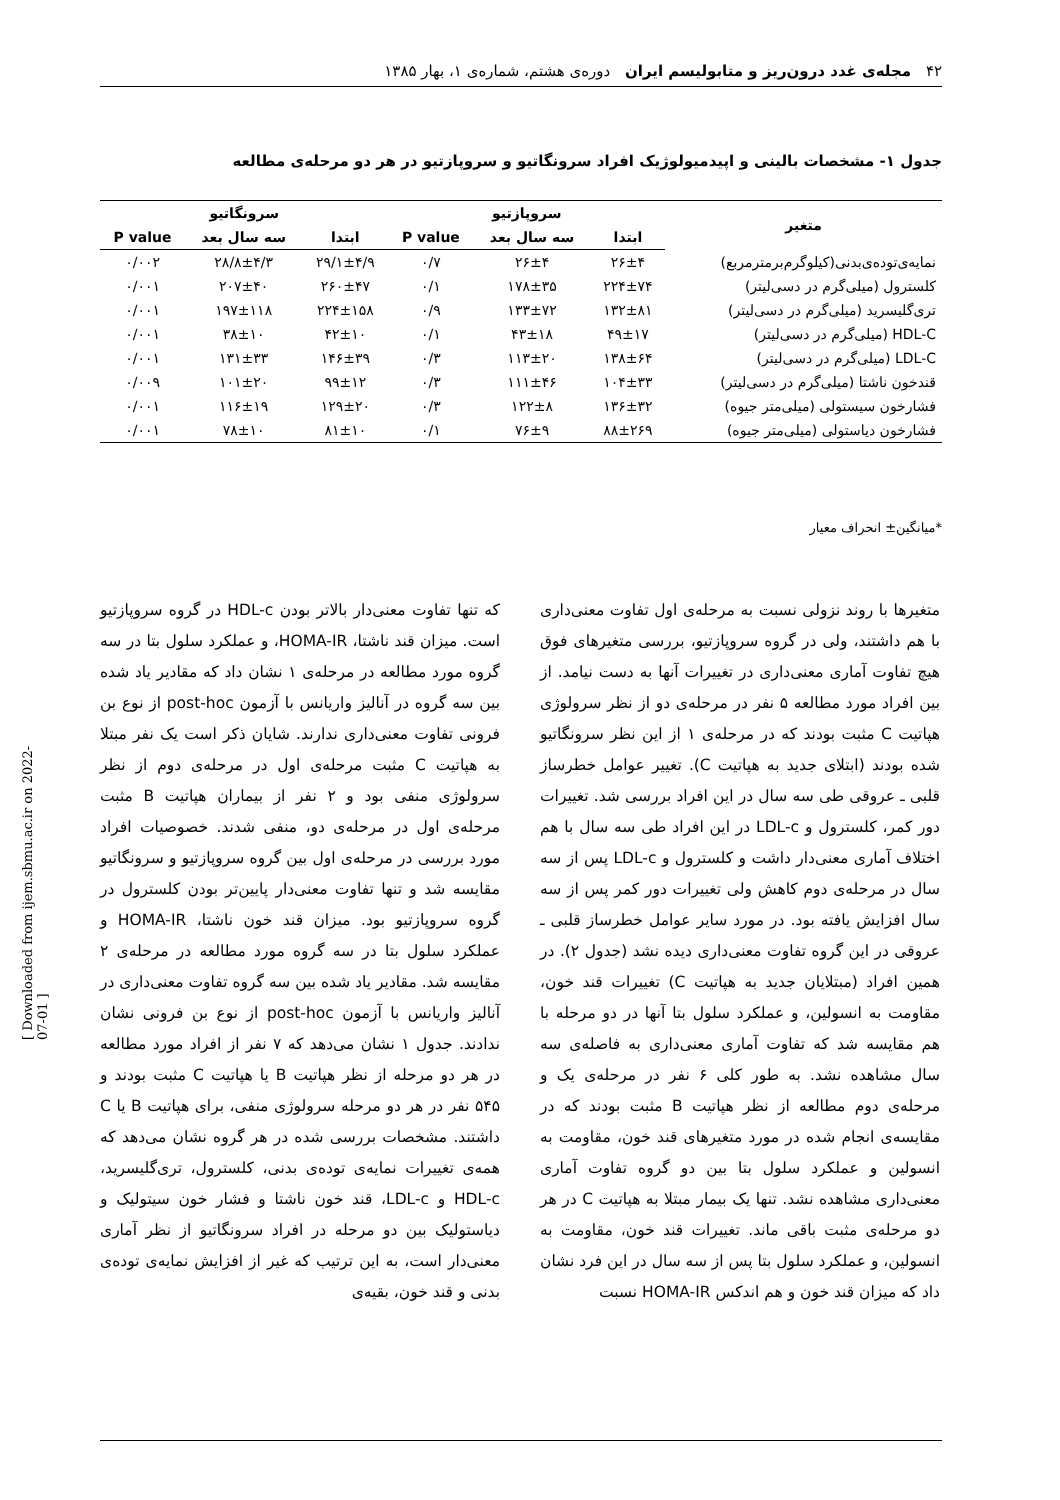۴۲ مجله‌ی غدد درون‌ریز و متابولیسم ایران دوره‌ی هشتم، شماره‌ی ۱، بهار ۱۳۸۵
جدول ۱- مشخصات بالینی و اپیدمیولوژیک افراد سرونگاتیو و سروپازتیو در هر دو مرحله‌ی مطالعه
| متغیر | سروپازتیو | | | سرونگاتیو | | |
| --- | --- | --- | --- | --- | --- | --- |
| | ابتدا | سه سال بعد | P value | ابتدا | سه سال بعد | P value |
| نمایه‌ی‌توده‌ی‌بدنی(کیلوگرم‌برمترمربع) | ۲۶±۴ | ۲۶±۴ | ۰/۷ | ۲۹/۱±۴/۹ | ۲۸/۸±۴/۳ | ۰/۰۰۲ |
| کلسترول (میلی‌گرم در دسی‌لیتر) | ۲۲۴±۷۴ | ۱۷۸±۳۵ | ۰/۱ | ۲۶۰±۴۷ | ۲۰۷±۴۰ | ۰/۰۰۱ |
| تری‌گلیسرید (میلی‌گرم در دسی‌لیتر) | ۱۳۲±۸۱ | ۱۳۳±۷۲ | ۰/۹ | ۲۲۴±۱۵۸ | ۱۹۷±۱۱۸ | ۰/۰۰۱ |
| HDL-C (میلی‌گرم در دسی‌لیتر) | ۴۹±۱۷ | ۴۳±۱۸ | ۰/۱ | ۴۲±۱۰ | ۳۸±۱۰ | ۰/۰۰۱ |
| LDL-C (میلی‌گرم در دسی‌لیتر) | ۱۳۸±۶۴ | ۱۱۳±۲۰ | ۰/۳ | ۱۴۶±۳۹ | ۱۳۱±۳۳ | ۰/۰۰۱ |
| قندخون ناشتا (میلی‌گرم در دسی‌لیتر) | ۱۰۴±۳۳ | ۱۱۱±۴۶ | ۰/۳ | ۹۹±۱۲ | ۱۰۱±۲۰ | ۰/۰۰۹ |
| فشارخون سیستولی (میلی‌متر جیوه) | ۱۳۶±۳۲ | ۱۲۲±۸ | ۰/۳ | ۱۲۹±۲۰ | ۱۱۶±۱۹ | ۰/۰۰۱ |
| فشارخون دیاستولی (میلی‌متر جیوه) | ۸۸±۲۶۹ | ۷۶±۹ | ۰/۱ | ۸۱±۱۰ | ۷۸±۱۰ | ۰/۰۰۱ |
*میانگین± انحراف معیار
که تنها تفاوت معنی‌دار بالاتر بودن HDL-c در گروه سروپازتیو است. میزان قند ناشتا، HOMA-IR، و عملکرد سلول بتا در سه گروه مورد مطالعه در مرحله‌ی ۱ نشان داد که مقادیر یاد شده بین سه گروه در آنالیز واریانس با آزمون post-hoc از نوع بن فرونی تفاوت معنی‌داری ندارند. شایان ذکر است یک نفر مبتلا به هپاتیت C مثبت مرحله‌ی اول در مرحله‌ی دوم از نظر سرولوژی منفی بود و ۲ نفر از بیماران هپاتیت B مثبت مرحله‌ی اول در مرحله‌ی دو، منفی شدند. خصوصیات افراد مورد بررسی در مرحله‌ی اول بین گروه سروپازتیو و سرونگاتیو مقایسه شد و تنها تفاوت معنی‌دار پایین‌تر بودن کلسترول در گروه سروپازتیو بود. میزان قند خون ناشتا، HOMA-IR و عملکرد سلول بتا در سه گروه مورد مطالعه در مرحله‌ی ۲ مقایسه شد. مقادیر یاد شده بین سه گروه تفاوت معنی‌داری در آنالیز واریانس با آزمون post-hoc از نوع بن فرونی نشان ندادند. جدول ۱ نشان می‌دهد که ۷ نفر از افراد مورد مطالعه در هر دو مرحله از نظر هپاتیت B یا هپاتیت C مثبت بودند و ۵۴۵ نفر در هر دو مرحله سرولوژی منفی، برای هپاتیت B یا C داشتند. مشخصات بررسی شده در هر گروه نشان می‌دهد که همه‌ی تغییرات نمایه‌ی توده‌ی بدنی، کلسترول، تری‌گلیسرید، HDL-c و LDL-c، قند خون ناشتا و فشار خون سیتولیک و دیاستولیک بین دو مرحله در افراد سرونگاتیو از نظر آماری معنی‌دار است، به این ترتیب که غیر از افزایش نمایه‌ی توده‌ی بدنی و قند خون، بقیه‌ی
متغیرها با روند نزولی نسبت به مرحله‌ی اول تفاوت معنی‌داری با هم داشتند، ولی در گروه سروپازتیو، بررسی متغیرهای فوق هیچ تفاوت آماری معنی‌داری در تغییرات آنها به دست نیامد. از بین افراد مورد مطالعه ۵ نفر در مرحله‌ی دو از نظر سرولوژی هپاتیت C مثبت بودند که در مرحله‌ی ۱ از این نظر سرونگاتیو شده بودند (ابتلای جدید به هپاتیت C). تغییر عوامل خطرساز قلبی ـ عروقی طی سه سال در این افراد بررسی شد. تغییرات دور کمر، کلسترول و LDL-c در این افراد طی سه سال با هم اختلاف آماری معنی‌دار داشت و کلسترول و LDL-c پس از سه سال در مرحله‌ی دوم کاهش ولی تغییرات دور کمر پس از سه سال افزایش یافته بود. در مورد سایر عوامل خطرساز قلبی ـ عروقی در این گروه تفاوت معنی‌داری دیده نشد (جدول ۲). در همین افراد (مبتلایان جدید به هپاتیت C) تغییرات قند خون، مقاومت به انسولین، و عملکرد سلول بتا آنها در دو مرحله با هم مقایسه شد که تفاوت آماری معنی‌داری به فاصله‌ی سه سال مشاهده نشد. به طور کلی ۶ نفر در مرحله‌ی یک و مرحله‌ی دوم مطالعه از نظر هپاتیت B مثبت بودند که در مقایسه‌ی انجام شده در مورد متغیرهای قند خون، مقاومت به انسولین و عملکرد سلول بتا بین دو گروه تفاوت آماری معنی‌داری مشاهده نشد. تنها یک بیمار مبتلا به هپاتیت C در هر دو مرحله‌ی مثبت باقی ماند. تغییرات قند خون، مقاومت به انسولین، و عملکرد سلول بتا پس از سه سال در این فرد نشان داد که میزان قند خون و هم اندکس HOMA-IR نسبت
[ Downloaded from ijem.sbmu.ac.ir on 2022-07-01 ]